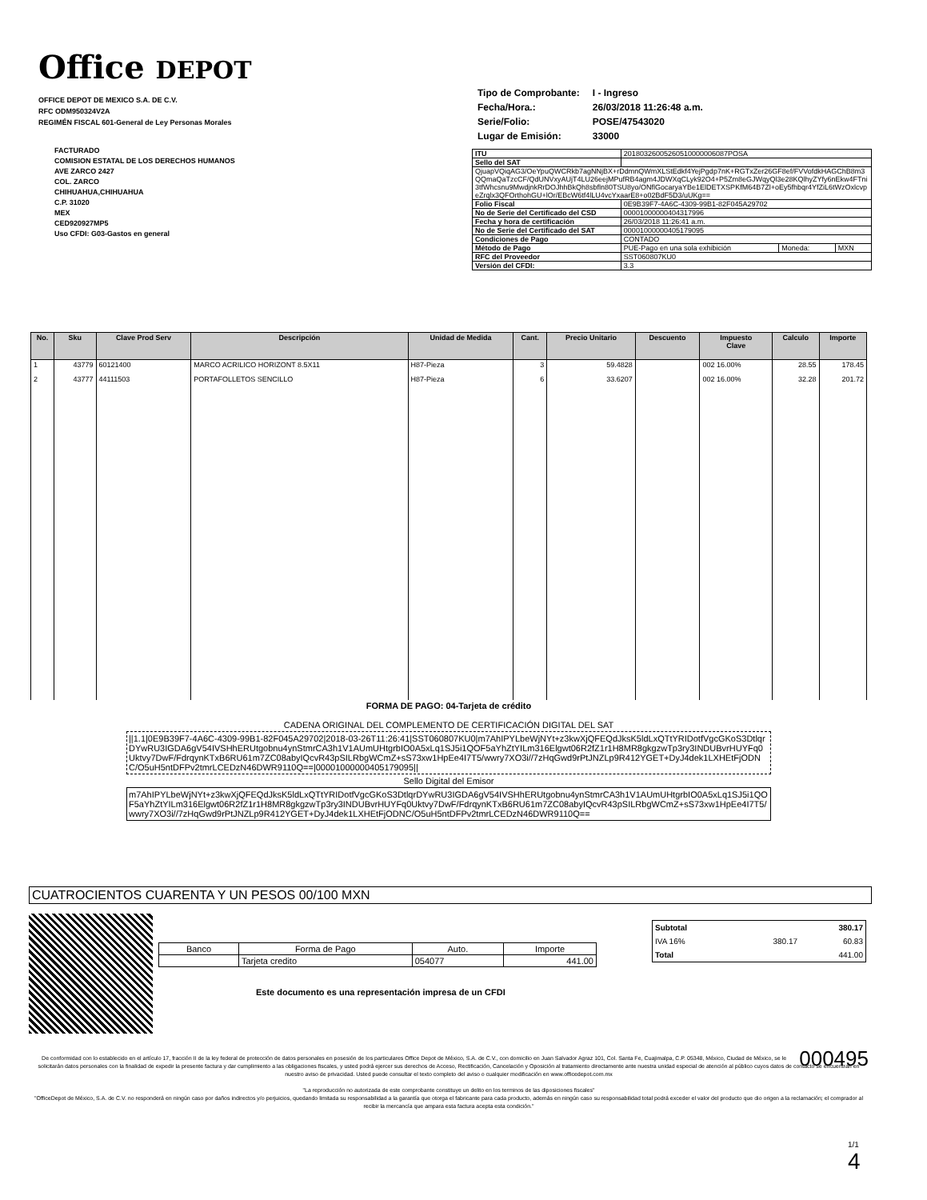Office DEPOT
OFFICE DEPOT DE MEXICO S.A. DE C.V.
RFC ODM950324V2A
REGIMÉN FISCAL 601-General de Ley Personas Morales
| Tipo de Comprobante: | I - Ingreso |
| Fecha/Hora.: | 26/03/2018 11:26:48 a.m. |
| Serie/Folio: | POSE/47543020 |
| Lugar de Emisión: | 33000 |
FACTURADO
COMISION ESTATAL DE LOS DERECHOS HUMANOS
AVE ZARCO 2427
COL. ZARCO
CHIHUAHUA,CHIHUAHUA
C.P. 31020
MEX
CED920927MP5
Uso CFDI: G03-Gastos en general
| ITU | 20180326005260510000006087POSA | | |
| Sello del SAT | | | |
| QjuapVQiqAG3/OeYpuQWCRkb7agNNjBX+rDdmnQWmXLStEdkf4YejPgdp7nK+RGTxZer26GF8ef/FVVofdkHAGChB8m3QQmaQaTzcCF/QdUNVxyAUjT4LU26eejMPufRB4agm4JDWXqCLyk92O4+P5Zm8eGJWqyQl3e28KQlhyZYfy6nEkw4FTni3tfWhcsnu9MwdjnkRrDOJhhBkQh8sbfln80TSU8yo/ONflGocaryaYBe1ElDETXSPKfM64B7Zl+oEy5fhbqr4YfZiL6tWzOxlcvpeZrqlx3QFOrthohGU+lOr/EBcW6tf4lLU4vcYxaarE8+o02BdF5D3/uUKg== | | | |
| Folio Fiscal | 0E9B39F7-4A6C-4309-99B1-82F045A29702 | | |
| No de Serie del Certificado del CSD | 00001000000404317996 | | |
| Fecha y hora de certificación | 26/03/2018 11:26:41 a.m. | | |
| No de Serie del Certificado del SAT | 00001000000405179095 | | |
| Condiciones de Pago | CONTADO | | |
| Método de Pago | PUE-Pago en una sola exhibición | Moneda: | MXN |
| RFC del Proveedor | SST060807KU0 | | |
| Versión del CFDI: | 3.3 | | |
| No. | Sku | Clave Prod Serv | Descripción | Unidad de Medida | Cant. | Precio Unitario | Descuento | Impuesto Clave | Calculo | Importe |
| --- | --- | --- | --- | --- | --- | --- | --- | --- | --- | --- |
| 1 | 43779 | 60121400 | MARCO ACRILICO HORIZONT 8.5X11 | H87-Pieza | 3 | 59.4828 | | 002 16.00% | 28.55 | 178.45 |
| 2 | 43777 | 44111503 | PORTAFOLLETOS SENCILLO | H87-Pieza | 6 | 33.6207 | | 002 16.00% | 32.28 | 201.72 |
FORMA DE PAGO: 04-Tarjeta de crédito
CADENA ORIGINAL DEL COMPLEMENTO DE CERTIFICACIÓN DIGITAL DEL SAT
||1.1|0E9B39F7-4A6C-4309-99B1-82F045A29702|2018-03-26T11:26:41|SST060807KU0|m7AhIPYLbeWjNYt+z3kwXjQFEQdJksK5ldLxQTtYRIDotfVgcGKoS3DtlqrDYwRU3IGDA6gV54IVSHhERUtgobnu4ynStmrCA3h1V1AUmUHtgrbIO0A5xLq1SJ5i1QOF5aYhZtYILm316Elgwt06R2fZ1r1H8MR8gkgzwTp3ry3INDUBvrHUYFq0Uktvy7DwF/FdrqynKTxB6RU61m7ZC08abyIQcvR43pSILRbgWCmZ+sS73xw1HpEe4I7T5/wwry7XO3i//7zHqGwd9rPtJNZLp9R412YGET+DyJ4dek1LXHEtFjODNC/O5uH5ntDFPv2tmrLCEDzN46DWR9110Q==|00001000000405179095||
Sello Digital del Emisor
m7AhIPYLbeWjNYt+z3kwXjQFEQdJksK5ldLxQTtYRIDotfVgcGKoS3DtlqrDYwRU3IGDA6gV54IVSHhERUtgobnu4ynStmrCA3h1V1AUmUHtgrbIO0A5xLq1SJ5i1QOF5aYhZtYILm316Elgwt06R2fZ1r1H8MR8gkgzwTp3ry3INDUBvrHUYFq0Uktvy7DwF/FdrqynKTxB6RU61m7ZC08abyIQcvR43pSILRbgWCmZ+sS73xw1HpEe4I7T5/wwry7XO3i//7zHqGwd9rPtJNZLp9R412YGET+DyJ4dek1LXHEtFjODNC/O5uH5ntDFPv2tmrLCEDzN46DWR9110Q==
CUATROCIENTOS CUARENTA Y UN PESOS 00/100 MXN
| Banco | Forma de Pago | Auto. | Importe |
| | Tarjeta credito | 054077 | 441.00 |
| Subtotal | | 380.17 |
| IVA 16% | 380.17 | 60.83 |
| Total | | 441.00 |
Este documento es una representación impresa de un CFDI
000495 De conformidad con lo establecido en el artículo 17, fracción II de la ley federal de protección de datos personales en posesión de los particulares Office Depot de México, S.A. de C.V., con domicilio en Juan Salvador Agraz 101, Col. Santa Fe, Cuajimalpa, C.P. 05348, México, Ciudad de México, se le solicitarán datos personales con la finalidad de expedir la presente factura y dar cumplimiento a las obligaciones fiscales, y usted podrá ejercer sus derechos de Acceso, Rectificación, Cancelación y Oposición al tratamiento directamente ante nuestra unidad especial de atención al público cuyos datos de contacto se encuentran en nuestro aviso de privacidad. Usted puede consultar el texto completo del aviso o cualquier modificación en www.officedepot.com.mx
"La reproducción no autorizada de este comprobante constituye un delito en los terminos de las diposiciones fiscales"
"OfficeDepot de México, S.A. de C.V. no responderá en ningún caso por daños indirectos y/o perjuicios, quedando limitada su responsabilidad a la garantía que otorga el fabricante para cada producto, además en ningún caso su responsabilidad total podrá exceder el valor del producto que dio origen a la reclamación; el comprador al recibir la mercancía que ampara esta factura acepta esta condición."
1/1
4